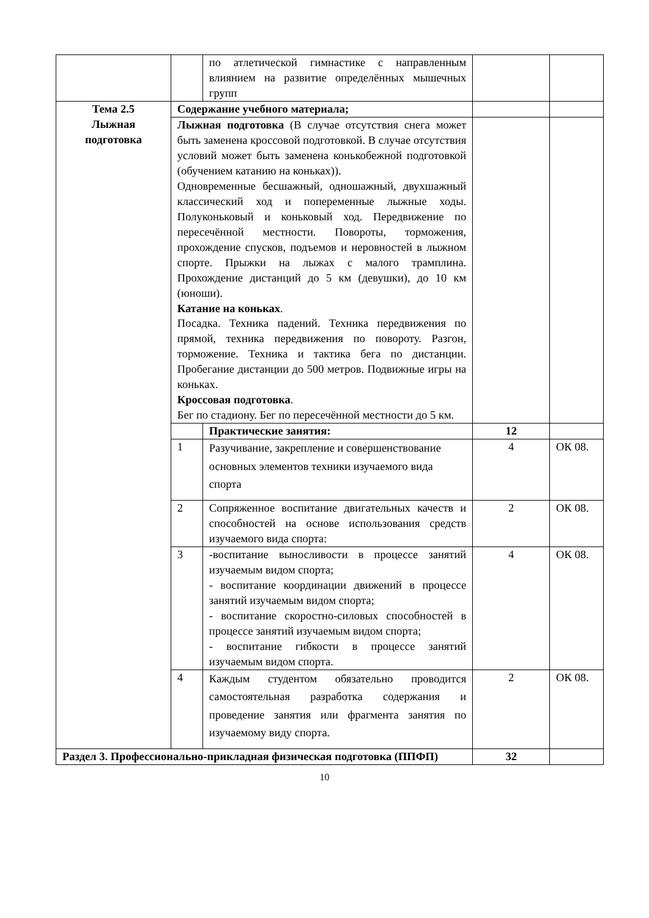| | | по атлетической гимнастике с направленным влиянием на развитие определённых мышечных групп | | |
| Тема 2.5 Лыжная подготовка | Содержание учебного материала; | | | |
| | Лыжная подготовка (В случае отсутствия снега может быть заменена кроссовой подготовкой. В случае отсутствия условий может быть заменена конькобежной подготовкой (обучением катанию на коньках)). Одновременные бесшажный, одношажный, двухшажный классический ход и попеременные лыжные ходы. Полуконьковый и коньковый ход. Передвижение по пересечённой местности. Повороты, торможения, прохождение спусков, подъемов и неровностей в лыжном спорте. Прыжки на лыжах с малого трамплина. Прохождение дистанций до 5 км (девушки), до 10 км (юноши). Катание на коньках . Посадка. Техника падений. Техника передвижения по прямой, техника передвижения по повороту. Разгон, торможение. Техника и тактика бега по дистанции. Пробегание дистанции до 500 метров. Подвижные игры на коньках. Кроссовая подготовка . Бег по стадиону. Бег по пересечённой местности до 5 км. | | | |
| | | Практические занятия: | 12 | |
| | 1 | Разучивание, закрепление и совершенствование основных элементов техники изучаемого вида спорта | 4 | ОК 08. |
| | 2 | Сопряженное воспитание двигательных качеств и способностей на основе использования средств изучаемого вида спорта: | 2 | ОК 08. |
| | 3 | -воспитание выносливости в процессе занятий изучаемым видом спорта; - воспитание координации движений в процессе занятий изучаемым видом спорта; - воспитание скоростно-силовых способностей в процессе занятий изучаемым видом спорта; - воспитание гибкости в процессе занятий изучаемым видом спорта. | 4 | ОК 08. |
| | 4 | Каждым студентом обязательно проводится самостоятельная разработка содержания и проведение занятия или фрагмента занятия по изучаемому виду спорта. | 2 | ОК 08. |
| Раздел 3. Профессионально-прикладная физическая подготовка (ППФП) | | | 32 | |
10